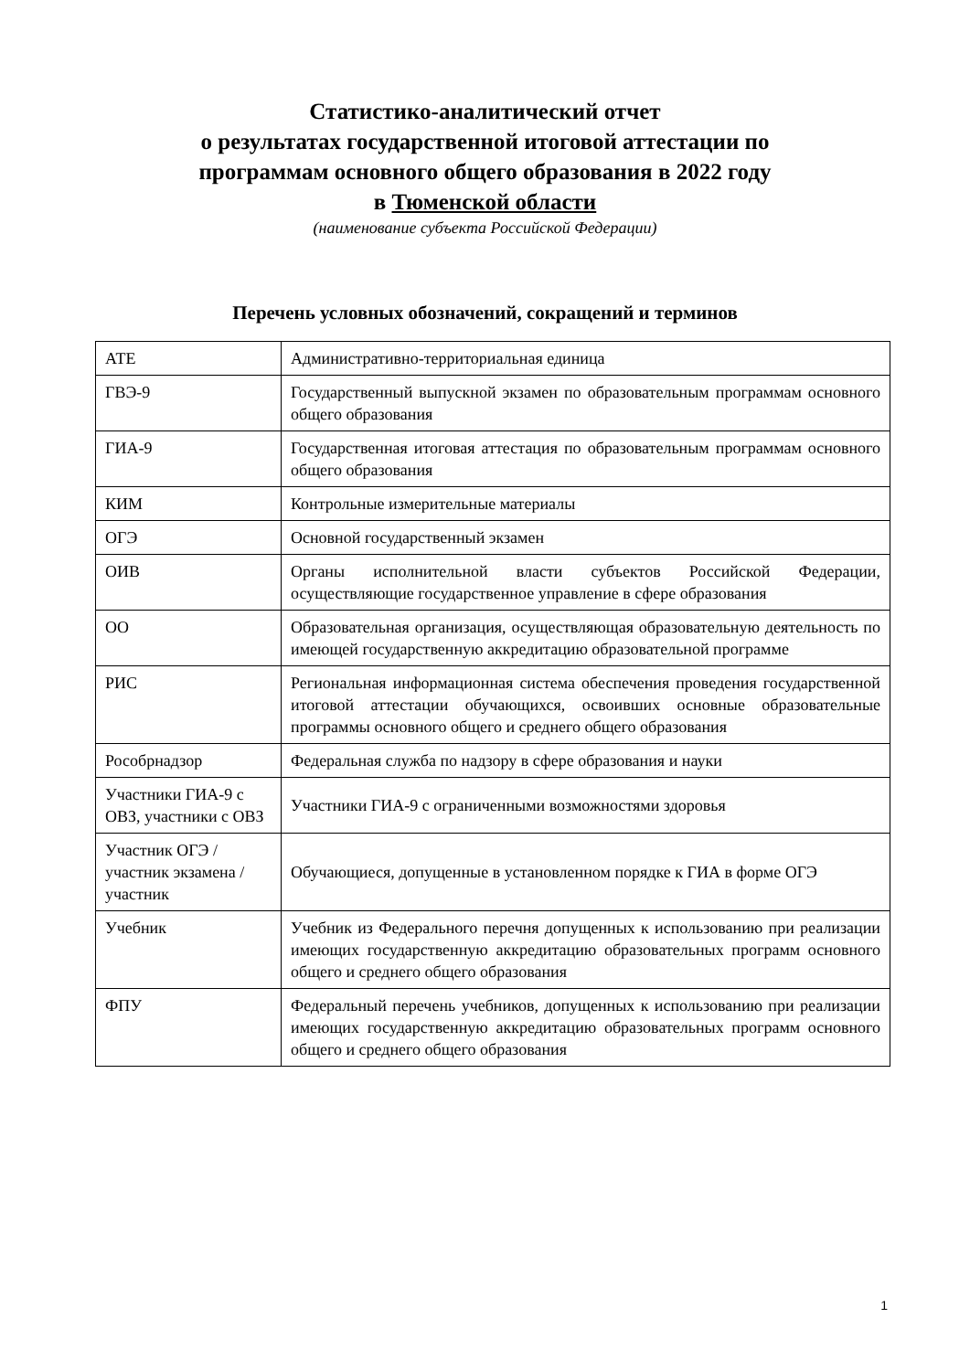Статистико-аналитический отчет
о результатах государственной итоговой аттестации по
программам основного общего образования в 2022 году
в Тюменской области
(наименование субъекта Российской Федерации)
Перечень условных обозначений, сокращений и терминов
| АТЕ | Административно-территориальная единица |
| ГВЭ-9 | Государственный выпускной экзамен по образовательным программам основного общего образования |
| ГИА-9 | Государственная итоговая аттестация по образовательным программам основного общего образования |
| КИМ | Контрольные измерительные материалы |
| ОГЭ | Основной государственный экзамен |
| ОИВ | Органы исполнительной власти субъектов Российской Федерации, осуществляющие государственное управление в сфере образования |
| ОО | Образовательная организация, осуществляющая образовательную деятельность по имеющей государственную аккредитацию образовательной программе |
| РИС | Региональная информационная система обеспечения проведения государственной итоговой аттестации обучающихся, освоивших основные образовательные программы основного общего и среднего общего образования |
| Рособрнадзор | Федеральная служба по надзору в сфере образования и науки |
| Участники ГИА-9 с ОВЗ, участники с ОВЗ | Участники ГИА-9 с ограниченными возможностями здоровья |
| Участник ОГЭ / участник экзамена / участник | Обучающиеся, допущенные в установленном порядке к ГИА в форме ОГЭ |
| Учебник | Учебник из Федерального перечня допущенных к использованию при реализации имеющих государственную аккредитацию образовательных программ основного общего и среднего общего образования |
| ФПУ | Федеральный перечень учебников, допущенных к использованию при реализации имеющих государственную аккредитацию образовательных программ основного общего и среднего общего образования |
1